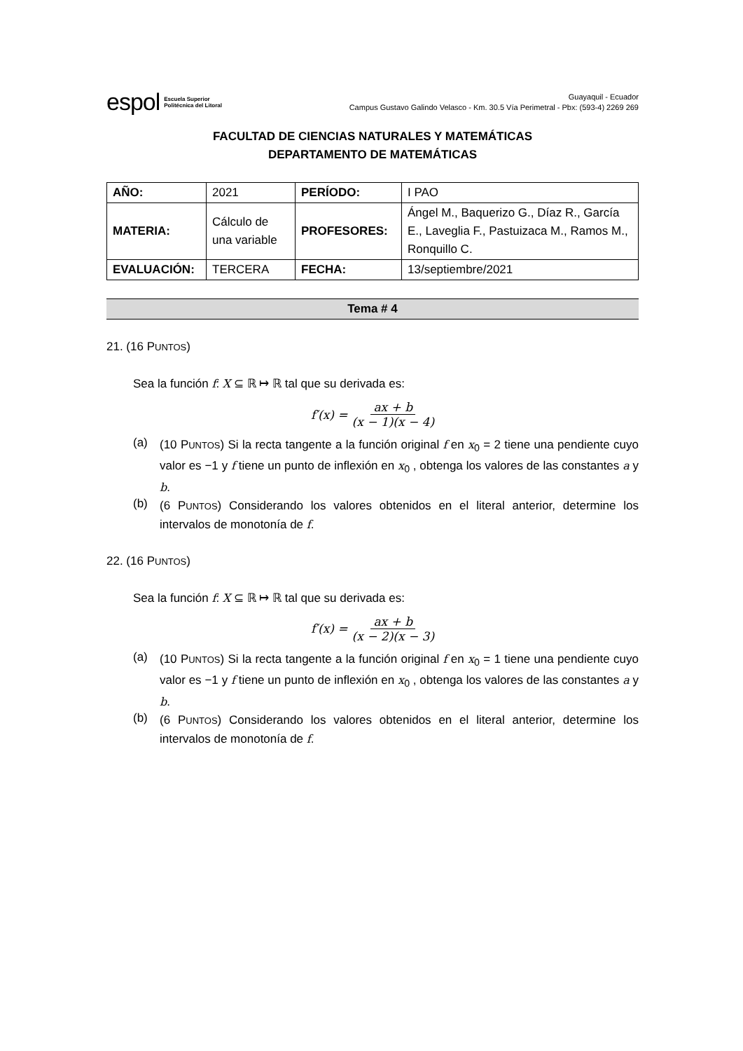espol Escuela Superior
Politécnica del Litoral
Guayaquil - Ecuador
Campus Gustavo Galindo Velasco - Km. 30.5 Vía Perimetral - Pbx: (593-4) 2269 269
FACULTAD DE CIENCIAS NATURALES Y MATEMÁTICAS
DEPARTAMENTO DE MATEMÁTICAS
| AÑO: | 2021 | PERÍODO: | I PAO |
| MATERIA: | Cálculo de una variable | PROFESORES: | Ángel M., Baquerizo G., Díaz R., García E., Laveglia F., Pastuizaca M., Ramos M., Ronquillo C. |
| EVALUACIÓN: | TERCERA | FECHA: | 13/septiembre/2021 |
Tema # 4
21. (16 PUNTOS)
Sea la función f: X ⊆ ℝ ↦ ℝ tal que su derivada es:
f′(x) = ax + b (x − 1)(x − 4)
(a)
(10 PUNTOS) Si la recta tangente a la función original f en x<sub>0</sub> = 2 tiene una pendiente cuyo valor es −1 y f tiene un punto de inflexión en x<sub>0</sub> , obtenga los valores de las constantes a y b.
(b)
(6 PUNTOS) Considerando los valores obtenidos en el literal anterior, determine los intervalos de monotonía de f.
22. (16 PUNTOS)
Sea la función f: X ⊆ ℝ ↦ ℝ tal que su derivada es:
f′(x) = ax + b (x − 2)(x − 3)
(a)
(10 PUNTOS) Si la recta tangente a la función original f en x<sub>0</sub> = 1 tiene una pendiente cuyo valor es −1 y f tiene un punto de inflexión en x<sub>0</sub> , obtenga los valores de las constantes a y b.
(b)
(6 PUNTOS) Considerando los valores obtenidos en el literal anterior, determine los intervalos de monotonía de f.